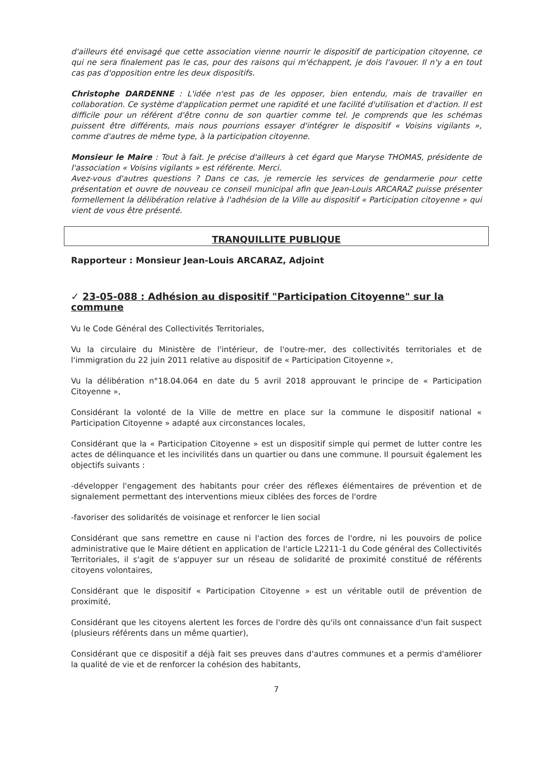d'ailleurs été envisagé que cette association vienne nourrir le dispositif de participation citoyenne, ce qui ne sera finalement pas le cas, pour des raisons qui m'échappent, je dois l'avouer. Il n'y a en tout cas pas d'opposition entre les deux dispositifs.
Christophe DARDENNE : L'idée n'est pas de les opposer, bien entendu, mais de travailler en collaboration. Ce système d'application permet une rapidité et une facilité d'utilisation et d'action. Il est difficile pour un référent d'être connu de son quartier comme tel. Je comprends que les schémas puissent être différents, mais nous pourrions essayer d'intégrer le dispositif « Voisins vigilants », comme d'autres de même type, à la participation citoyenne.
Monsieur le Maire : Tout à fait. Je précise d'ailleurs à cet égard que Maryse THOMAS, présidente de l'association « Voisins vigilants » est référente. Merci.
Avez-vous d'autres questions ? Dans ce cas, je remercie les services de gendarmerie pour cette présentation et ouvre de nouveau ce conseil municipal afin que Jean-Louis ARCARAZ puisse présenter formellement la délibération relative à l'adhésion de la Ville au dispositif « Participation citoyenne » qui vient de vous être présenté.
TRANQUILLITE PUBLIQUE
Rapporteur : Monsieur Jean-Louis ARCARAZ, Adjoint
✓ 23-05-088 : Adhésion au dispositif "Participation Citoyenne" sur la commune
Vu le Code Général des Collectivités Territoriales,
Vu la circulaire du Ministère de l'intérieur, de l'outre-mer, des collectivités territoriales et de l'immigration du 22 juin 2011 relative au dispositif de « Participation Citoyenne »,
Vu la délibération n°18.04.064 en date du 5 avril 2018 approuvant le principe de « Participation Citoyenne »,
Considérant la volonté de la Ville de mettre en place sur la commune le dispositif national « Participation Citoyenne » adapté aux circonstances locales,
Considérant que la « Participation Citoyenne » est un dispositif simple qui permet de lutter contre les actes de délinquance et les incivilités dans un quartier ou dans une commune. Il poursuit également les objectifs suivants :
-développer l'engagement des habitants pour créer des réflexes élémentaires de prévention et de signalement permettant des interventions mieux ciblées des forces de l'ordre
-favoriser des solidarités de voisinage et renforcer le lien social
Considérant que sans remettre en cause ni l'action des forces de l'ordre, ni les pouvoirs de police administrative que le Maire détient en application de l'article L2211-1 du Code général des Collectivités Territoriales, il s'agit de s'appuyer sur un réseau de solidarité de proximité constitué de référents citoyens volontaires,
Considérant que le dispositif « Participation Citoyenne » est un véritable outil de prévention de proximité,
Considérant que les citoyens alertent les forces de l'ordre dès qu'ils ont connaissance d'un fait suspect (plusieurs référents dans un même quartier),
Considérant que ce dispositif a déjà fait ses preuves dans d'autres communes et a permis d'améliorer la qualité de vie et de renforcer la cohésion des habitants,
7